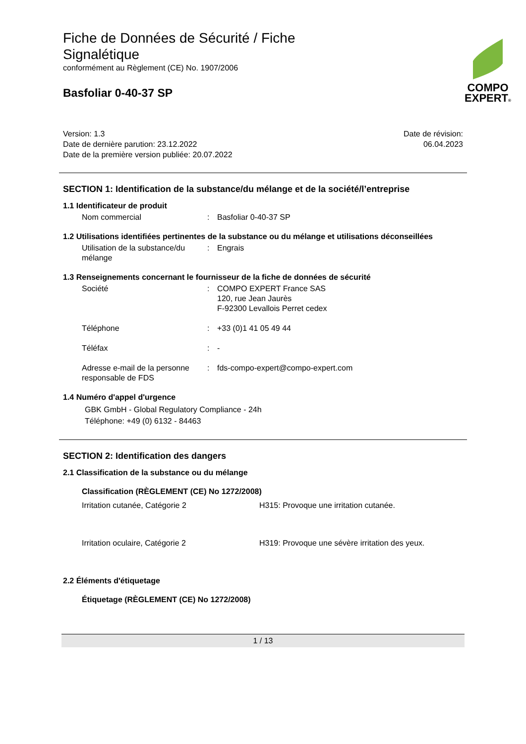COMPO
EXPERT®
Fiche de Données de Sécurité / Fiche Signalétique
conformément au Règlement (CE) No. 1907/2006
Basfoliar 0-40-37 SP
Version: 1.3
Date de dernière parution: 23.12.2022
Date de la première version publiée: 20.07.2022
Date de révision:
06.04.2023
SECTION 1: Identification de la substance/du mélange et de la société/l’entreprise
1.1 Identificateur de produit
Nom commercial : Basfoliar 0-40-37 SP
1.2 Utilisations identifiées pertinentes de la substance ou du mélange et utilisations déconseillées
Utilisation de la substance/du mélange
: Engrais
1.3 Renseignements concernant le fournisseur de la fiche de données de sécurité
Société : COMPO EXPERT France SAS
120, rue Jean Jaurès
F-92300 Levallois Perret cedex
Téléphone : +33 (0)1 41 05 49 44
Téléfax : -
Adresse e-mail de la personne responsable de FDS
: fds-compo-expert@compo-expert.com
1.4 Numéro d'appel d'urgence
GBK GmbH - Global Regulatory Compliance - 24h
Téléphone: +49 (0) 6132 - 84463
SECTION 2: Identification des dangers
2.1 Classification de la substance ou du mélange
Classification (RÈGLEMENT (CE) No 1272/2008)
Irritation cutanée, Catégorie 2 H315: Provoque une irritation cutanée.
Irritation oculaire, Catégorie 2 H319: Provoque une sévère irritation des yeux.
2.2 Éléments d'étiquetage
Étiquetage (RÈGLEMENT (CE) No 1272/2008)
1 / 13